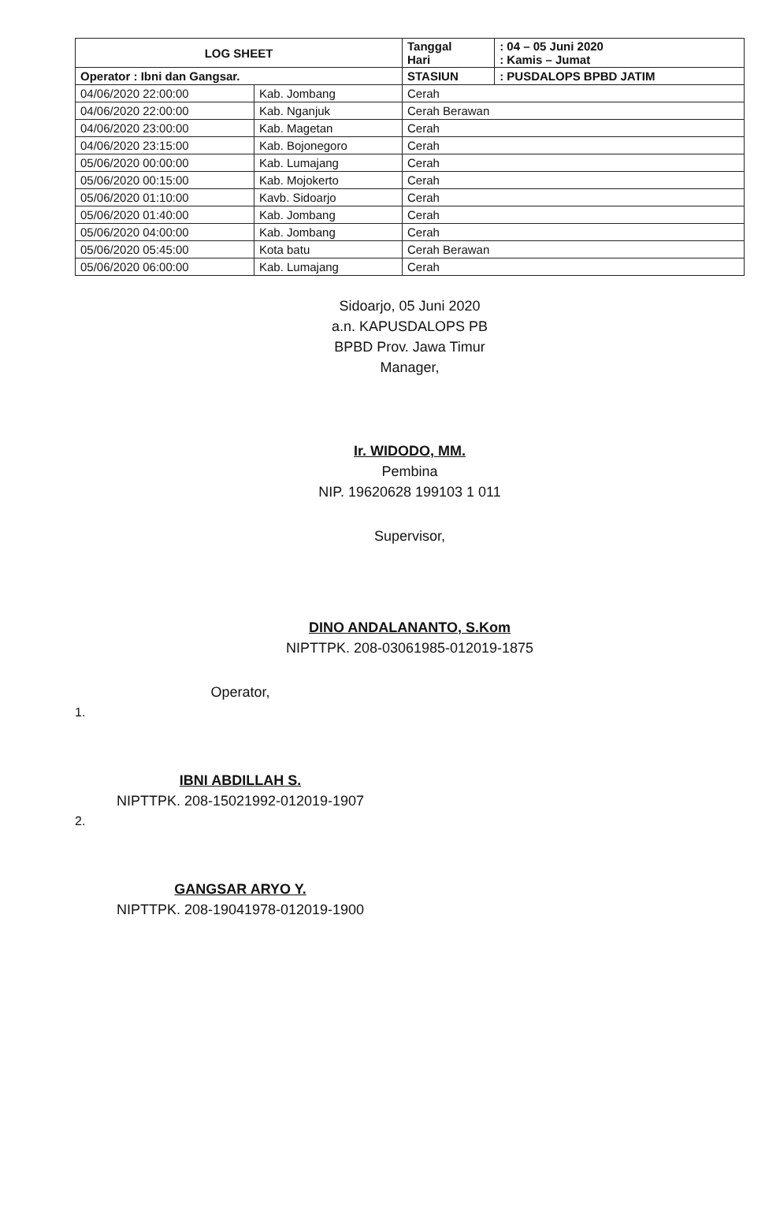| LOG SHEET | | Tanggal Hari | : 04 – 05 Juni 2020 : Kamis – Jumat |
| Operator : Ibni dan Gangsar. | | STASIUN | : PUSDALOPS BPBD JATIM |
| 04/06/2020 22:00:00 | Kab. Jombang | Cerah | |
| 04/06/2020 22:00:00 | Kab. Nganjuk | Cerah Berawan | |
| 04/06/2020 23:00:00 | Kab. Magetan | Cerah | |
| 04/06/2020 23:15:00 | Kab. Bojonegoro | Cerah | |
| 05/06/2020 00:00:00 | Kab. Lumajang | Cerah | |
| 05/06/2020 00:15:00 | Kab. Mojokerto | Cerah | |
| 05/06/2020 01:10:00 | Kavb. Sidoarjo | Cerah | |
| 05/06/2020 01:40:00 | Kab. Jombang | Cerah | |
| 05/06/2020 04:00:00 | Kab. Jombang | Cerah | |
| 05/06/2020 05:45:00 | Kota batu | Cerah Berawan | |
| 05/06/2020 06:00:00 | Kab. Lumajang | Cerah | |
Sidoarjo, 05 Juni 2020
a.n. KAPUSDALOPS PB
BPBD Prov. Jawa Timur
Manager,
Ir. WIDODO, MM.
Pembina
NIP. 19620628 199103 1 011
Supervisor,
DINO ANDALANANTO, S.Kom
NIPTTPK. 208-03061985-012019-1875
Operator,
1.
IBNI ABDILLAH S.
NIPTTPK. 208-15021992-012019-1907
2.
GANGSAR ARYO Y.
NIPTTPK. 208-19041978-012019-1900